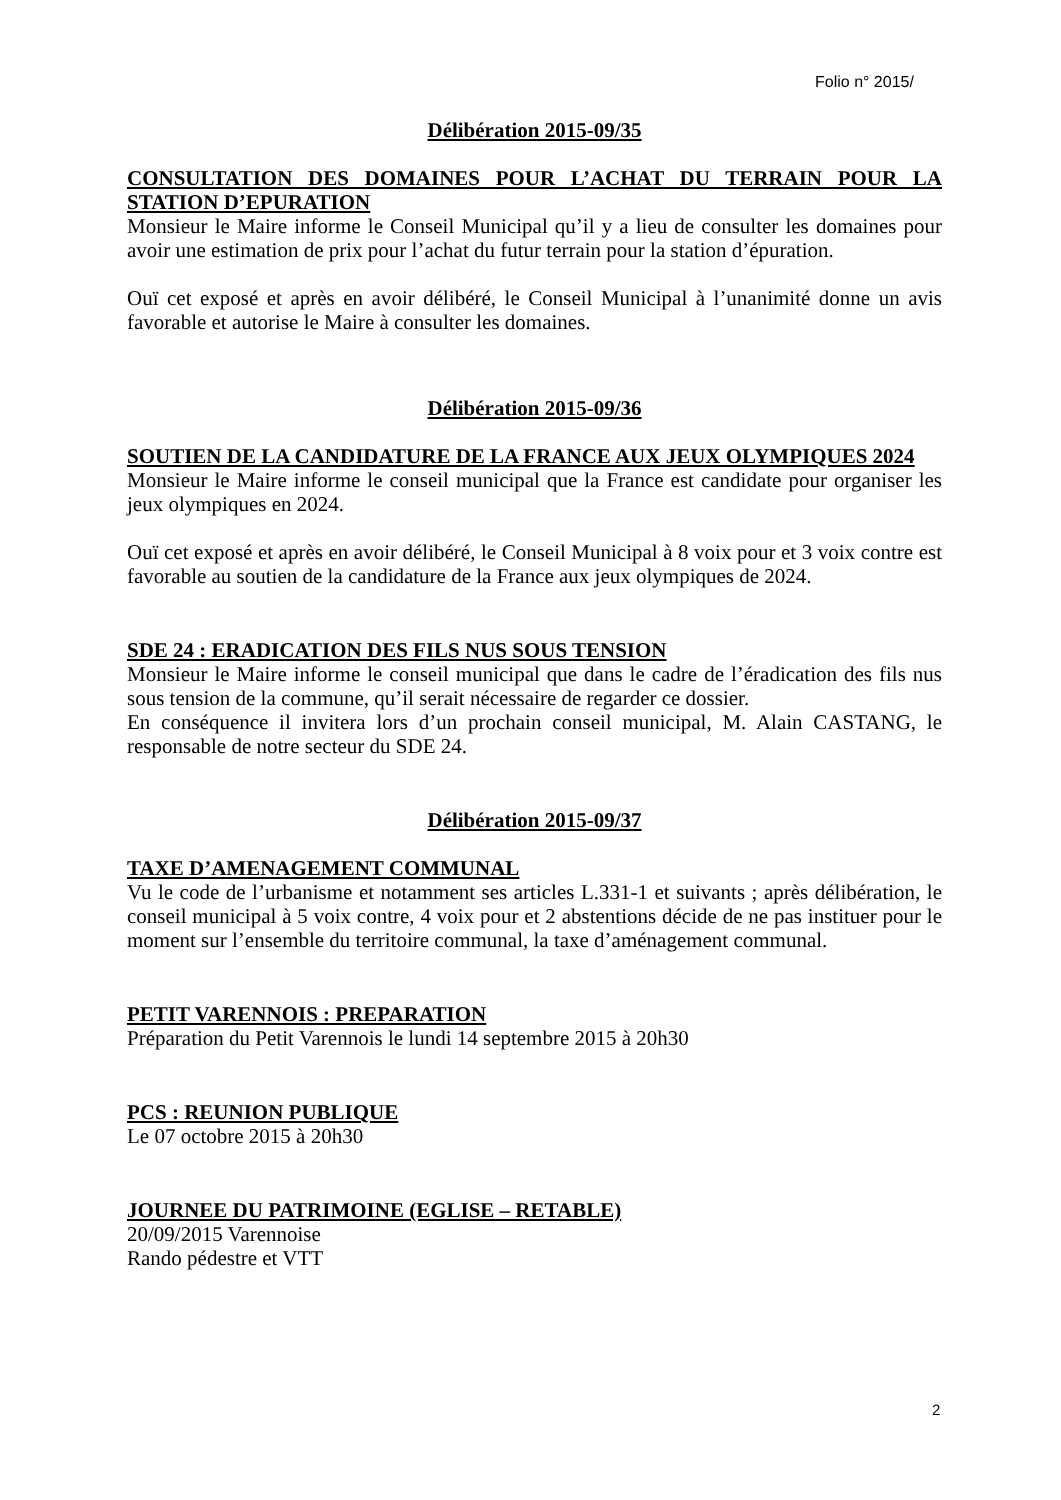Folio n° 2015/
Délibération 2015-09/35
CONSULTATION DES DOMAINES POUR L’ACHAT DU TERRAIN POUR LA STATION D’EPURATION
Monsieur le Maire informe le Conseil Municipal qu’il y a lieu de consulter les domaines pour avoir une estimation de prix pour l’achat du futur terrain pour la station d’épuration.
Ouï cet exposé et après en avoir délibéré, le Conseil Municipal à l’unanimité donne un avis favorable et autorise le Maire à consulter les domaines.
Délibération 2015-09/36
SOUTIEN DE LA CANDIDATURE DE LA FRANCE AUX JEUX OLYMPIQUES 2024
Monsieur le Maire informe le conseil municipal que la France est candidate pour organiser les jeux olympiques en 2024.
Ouï cet exposé et après en avoir délibéré, le Conseil Municipal à 8 voix pour et 3 voix contre est favorable au soutien de la candidature de la France aux jeux olympiques de 2024.
SDE 24 : ERADICATION DES FILS NUS SOUS TENSION
Monsieur le Maire informe le conseil municipal que dans le cadre de l’éradication des fils nus sous tension de la commune, qu’il serait nécessaire de regarder ce dossier.
En conséquence il invitera lors d’un prochain conseil municipal, M. Alain CASTANG, le responsable de notre secteur du SDE 24.
Délibération 2015-09/37
TAXE D’AMENAGEMENT COMMUNAL
Vu le code de l’urbanisme et notamment ses articles L.331-1 et suivants ; après délibération, le conseil municipal à 5 voix contre, 4 voix pour et 2 abstentions décide de ne pas instituer pour le moment sur l’ensemble du territoire communal, la taxe d’aménagement communal.
PETIT VARENNOIS : PREPARATION
Préparation du Petit Varennois le lundi 14 septembre 2015 à 20h30
PCS : REUNION PUBLIQUE
Le 07 octobre 2015 à 20h30
JOURNEE DU PATRIMOINE (EGLISE – RETABLE)
20/09/2015 Varennoise
Rando pédestre et VTT
2